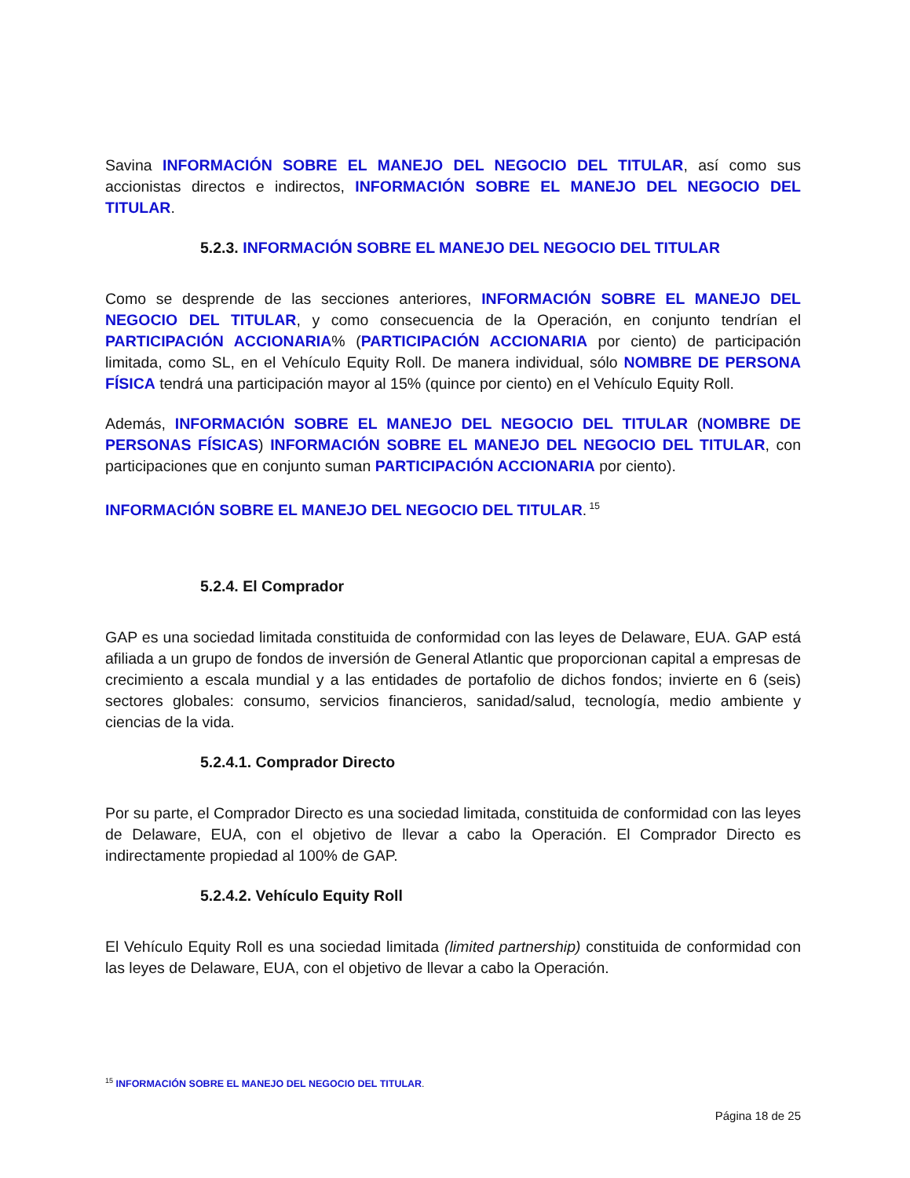Savina INFORMACIÓN SOBRE EL MANEJO DEL NEGOCIO DEL TITULAR, así como sus accionistas directos e indirectos, INFORMACIÓN SOBRE EL MANEJO DEL NEGOCIO DEL TITULAR.
5.2.3. INFORMACIÓN SOBRE EL MANEJO DEL NEGOCIO DEL TITULAR
Como se desprende de las secciones anteriores, INFORMACIÓN SOBRE EL MANEJO DEL NEGOCIO DEL TITULAR, y como consecuencia de la Operación, en conjunto tendrían el PARTICIPACIÓN ACCIONARIA% (PARTICIPACIÓN ACCIONARIA por ciento) de participación limitada, como SL, en el Vehículo Equity Roll. De manera individual, sólo NOMBRE DE PERSONA FÍSICA tendrá una participación mayor al 15% (quince por ciento) en el Vehículo Equity Roll.
Además, INFORMACIÓN SOBRE EL MANEJO DEL NEGOCIO DEL TITULAR (NOMBRE DE PERSONAS FÍSICAS) INFORMACIÓN SOBRE EL MANEJO DEL NEGOCIO DEL TITULAR, con participaciones que en conjunto suman PARTICIPACIÓN ACCIONARIA por ciento).
INFORMACIÓN SOBRE EL MANEJO DEL NEGOCIO DEL TITULAR.<sup>15</sup>
5.2.4. El Comprador
GAP es una sociedad limitada constituida de conformidad con las leyes de Delaware, EUA. GAP está afiliada a un grupo de fondos de inversión de General Atlantic que proporcionan capital a empresas de crecimiento a escala mundial y a las entidades de portafolio de dichos fondos; invierte en 6 (seis) sectores globales: consumo, servicios financieros, sanidad/salud, tecnología, medio ambiente y ciencias de la vida.
5.2.4.1. Comprador Directo
Por su parte, el Comprador Directo es una sociedad limitada, constituida de conformidad con las leyes de Delaware, EUA, con el objetivo de llevar a cabo la Operación. El Comprador Directo es indirectamente propiedad al 100% de GAP.
5.2.4.2. Vehículo Equity Roll
El Vehículo Equity Roll es una sociedad limitada (limited partnership) constituida de conformidad con las leyes de Delaware, EUA, con el objetivo de llevar a cabo la Operación.
<sup>15</sup> INFORMACIÓN SOBRE EL MANEJO DEL NEGOCIO DEL TITULAR.
Página 18 de 25